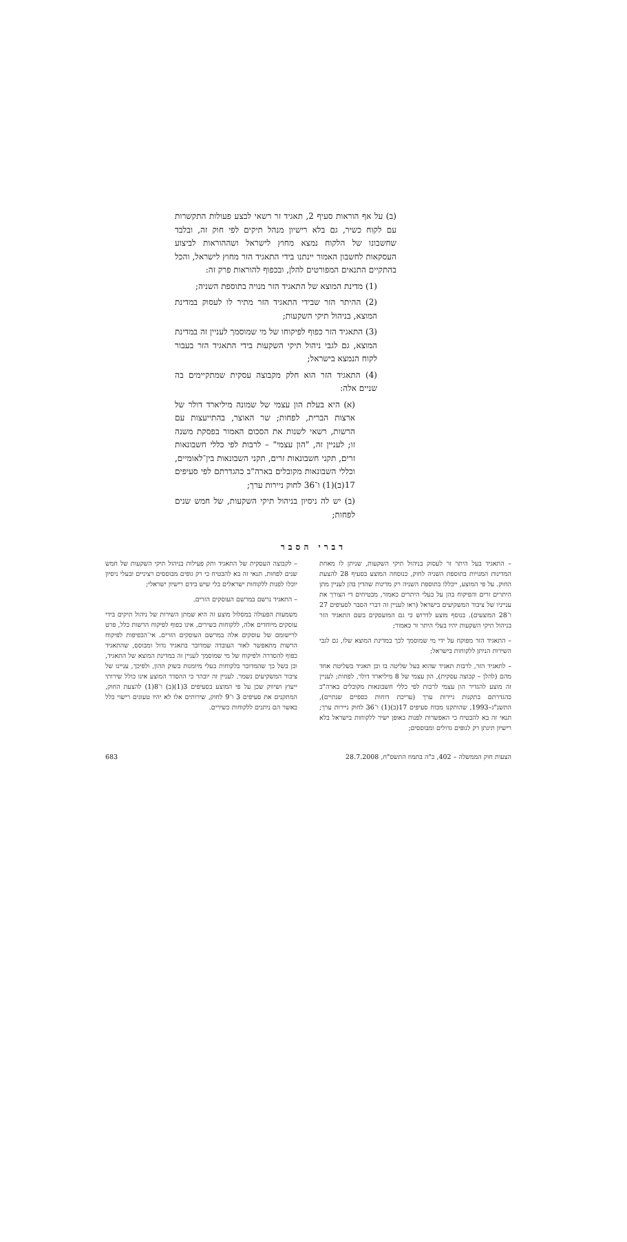(ב) על אף הוראות סעיף 2, תאגיד זר רשאי לבצע פעולות התקשרות עם לקוח כשיר, גם בלא רישיון מנהל תיקים לפי חוק זה, ובלבד שחשבונו של הלקוח נמצא מחוץ לישראל ושההוראות לביצוע העסקאות לחשבון האמור יינתנו בידי התאגיד הזר מחוץ לישראל, והכל בהתקיים התנאים המפורטים להלן, ובכפוף להוראות פרק זה:
(1) מדינת המוצא של התאגיד הזר מנויה בתוספת השניה;
(2) ההיתר הזר שבידי התאגיד הזר מתיר לו לעסוק במדינת המוצא, בניהול תיקי השקעות;
(3) התאגיד הזר כפוף לפיקוחו של מי שמוסמך לעניין זה במדינת המוצא, גם לגבי ניהול תיקי השקעות בידי התאגיד הזר בעבור לקוח הנמצא בישראל;
(4) התאגיד הזר הוא חלק מקבוצה עסקית שמתקיימים בה שניים אלה:
(א) היא בעלת הון עצמי של שמונה מיליארד דולר של ארצות הברית, לפחות; שר האוצר, בהתייעצות עם הרשות, רשאי לשנות את הסכום האמור בפסקת משנה זו; לעניין זה, "הון עצמי" – לרבות לפי כללי חשבונאות זרים, תקני חשבונאות זרים, תקני השבונאות בין־לאומיים, וכללי השבונאות מקובלים בארה"ב כהגדרתם לפי סעיפים 17(ב)(1) ו־36 לחוק ניירות ערך;
(ב) יש לה ניסיון בניהול תיקי השקעות, של חמש שנים לפחות;
דברי הסבר
– התאגיד בעל היתר זר לעסוק בניהול תיקי השקעות, שניתן לו מאחת המדינות המנויות בתוספת השניה לחוק, כנוסחה המוצע בסעיף 28 להצעת החוק. על פי המוצע, ייכללו בתוספת השניה רק מדינות שהדין בהן לעניין מתן היתרים זרים והפיקוח בהן על בעלי היתרים כאמור, מבטיחים די הצורך את ענייניו של ציבור המשקיעים בישראל (ראו לעניין זה דברי הסבר לסעיפים 27 ו־28 המוצעים). בנוסף מוצע לדרוש כי גם המועסקים בשם התאגיד הזר בניהול תיקי השקעות יהיו בעלי היתר זר כאמור;
– התאגיד הזר מפוקח על ידי מי שמוסמך לכך במדינת המוצא שלו, גם לגבי השירות הניתן ללקוחות בישראל;
– לתאגיד הזר, לרבות תאגיד שהוא בעל שליטה בו וכן תאגיד בשליטת אחד מהם (להלן – קבוצה עסקית), הון עצמי של 8 מיליארד דולר, לפחות; לעניין זה מוצע להגדיר הון עצמי לרבות לפי כללי חשבונאות מקובלים בארה"ב כהגדרתם בתקנות ניירות ערך (עריכת דוחות כספיים שנתיים), התשנ"ג–1993, שהותקנו מכוח סעיפים 17(ב)(1) ו־36 לחוק ניירות ערך; תנאי זה בא להבטיח כי האפשרות לפנות באופן ישיר ללקוחות בישראל בלא רישיון תינתן רק לגופים גדולים ומבוססים;
– לקבוצה העסקית של התאגיד ותק פעילות בניהול תיקי השקעות של חמש שנים לפחות. תנאי זה בא להבטיח כי רק גופים מבוססים רציניים ובעלי ניסיון יוכלו לפנות ללקוחות ישראלים בלי שיש בידם רישיון ישראלי;
– התאגיד נרשם במרשם העוסקים הזרים.
משמעות הפעולה במסלול מוצע זה היא שמתן השירות של ניהול תיקים בידי עוסקים מיוחדים אלה, ללקוחות כשירים, אינו כפוף לפיקוח הרשות כלל, פרט לרישומם של עוסקים אלה במרשם העוסקים הזרים. אי־הכפיפות לפיקוח הרשות מתאפשר לאור העובדה שמדובר בתאגיד גדול ומבוסס, שהתאגיד כפוף להסדרה ולפיקוח של מי שמוסמך לעניין זה במדינת המוצא של התאגיד, וכן בשל כך שהמדובר בלקוחות בעלי מיומנות בשוק ההון, ולפיכך, עניינו של ציבור המשקיעים נשמר. לעניין זה יובהר כי ההסדר המוצע אינו כולל שירותי ייעוץ ושיווק שכן על פי המוצע בסעיפים 3(1)(ב) ו־8(1) להצעת החוק, המתקנים את סעיפים 3 ו־9 לחוק, שירותים אלו לא יהיו טעונים רישוי כלל כאשר הם ניתנים ללקוחות כשירים.
הצעות חוק הממשלה – 402, כ"ה בתמוז התשס"ח, 28.7.2008 683